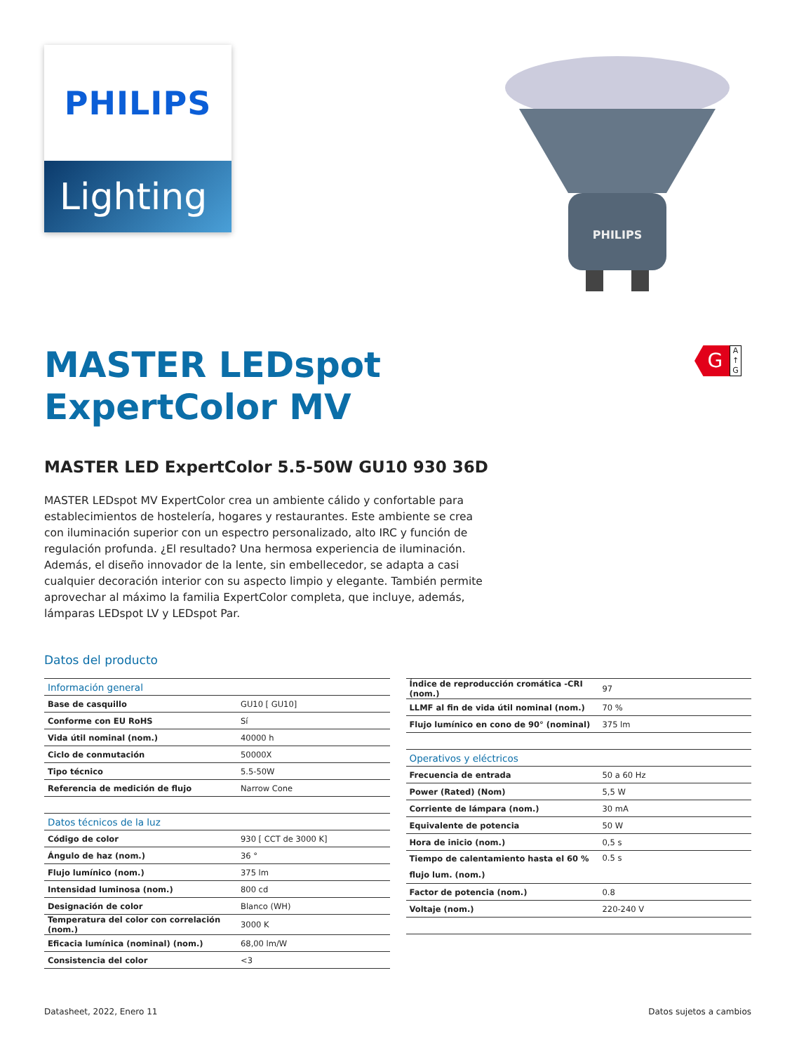PHILIPS
Lighting
PHILIPS
G
A ↑ G
MASTER LEDspot
ExpertColor MV
MASTER LED ExpertColor 5.5-50W GU10 930 36D
MASTER LEDspot MV ExpertColor crea un ambiente cálido y confortable para establecimientos de hostelería, hogares y restaurantes. Este ambiente se crea con iluminación superior con un espectro personalizado, alto IRC y función de regulación profunda. ¿El resultado? Una hermosa experiencia de iluminación. Además, el diseño innovador de la lente, sin embellecedor, se adapta a casi cualquier decoración interior con su aspecto limpio y elegante. También permite aprovechar al máximo la familia ExpertColor completa, que incluye, además, lámparas LEDspot LV y LEDspot Par.
Datos del producto
| Información general | |
| Base de casquillo | GU10 [ GU10] |
| Conforme con EU RoHS | Sí |
| Vida útil nominal (nom.) | 40000 h |
| Ciclo de conmutación | 50000X |
| Tipo técnico | 5.5-50W |
| Referencia de medición de flujo | Narrow Cone |
| Datos técnicos de la luz | |
| Código de color | 930 [ CCT de 3000 K] |
| Ángulo de haz (nom.) | 36 ° |
| Flujo lumínico (nom.) | 375 lm |
| Intensidad luminosa (nom.) | 800 cd |
| Designación de color | Blanco (WH) |
| Temperatura del color con correlación (nom.) | 3000 K |
| Eficacia lumínica (nominal) (nom.) | 68,00 lm/W |
| Consistencia del color | <3 |
| Índice de reproducción cromática -CRI (nom.) | 97 |
| LLMF al fin de vida útil nominal (nom.) | 70 % |
| Flujo lumínico en cono de 90° (nominal) | 375 lm |
| Operativos y eléctricos | |
| Frecuencia de entrada | 50 a 60 Hz |
| Power (Rated) (Nom) | 5,5 W |
| Corriente de lámpara (nom.) | 30 mA |
| Equivalente de potencia | 50 W |
| Hora de inicio (nom.) | 0,5 s |
| Tiempo de calentamiento hasta el 60 % flujo lum. (nom.) | 0.5 s |
| Factor de potencia (nom.) | 0.8 |
| Voltaje (nom.) | 220-240 V |
Datasheet, 2022, Enero 11 Datos sujetos a cambios